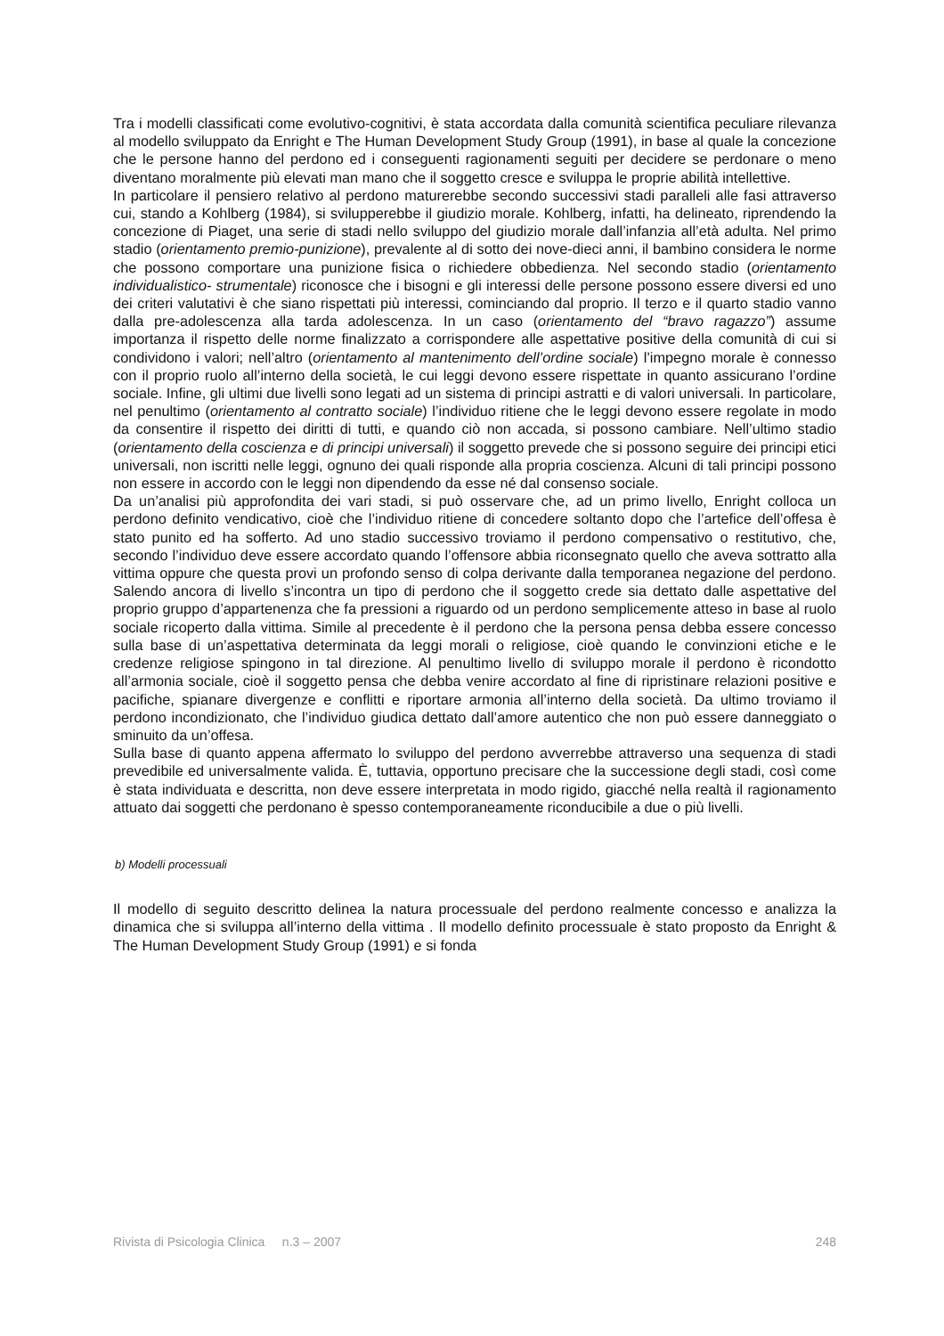Tra i modelli classificati come evolutivo-cognitivi, è stata accordata dalla comunità scientifica peculiare rilevanza al modello sviluppato da Enright e The Human Development Study Group (1991), in base al quale la concezione che le persone hanno del perdono ed i conseguenti ragionamenti seguiti per decidere se perdonare o meno diventano moralmente più elevati man mano che il soggetto cresce e sviluppa le proprie abilità intellettive.
In particolare il pensiero relativo al perdono maturerebbe secondo successivi stadi paralleli alle fasi attraverso cui, stando a Kohlberg (1984), si svilupperebbe il giudizio morale. Kohlberg, infatti, ha delineato, riprendendo la concezione di Piaget, una serie di stadi nello sviluppo del giudizio morale dall’infanzia all’età adulta. Nel primo stadio (orientamento premio-punizione), prevalente al di sotto dei nove-dieci anni, il bambino considera le norme che possono comportare una punizione fisica o richiedere obbedienza. Nel secondo stadio (orientamento individualistico- strumentale) riconosce che i bisogni e gli interessi delle persone possono essere diversi ed uno dei criteri valutativi è che siano rispettati più interessi, cominciando dal proprio. Il terzo e il quarto stadio vanno dalla pre-adolescenza alla tarda adolescenza. In un caso (orientamento del “bravo ragazzo”) assume importanza il rispetto delle norme finalizzato a corrispondere alle aspettative positive della comunità di cui si condividono i valori; nell’altro (orientamento al mantenimento dell’ordine sociale) l’impegno morale è connesso con il proprio ruolo all’interno della società, le cui leggi devono essere rispettate in quanto assicurano l’ordine sociale. Infine, gli ultimi due livelli sono legati ad un sistema di principi astratti e di valori universali. In particolare, nel penultimo (orientamento al contratto sociale) l’individuo ritiene che le leggi devono essere regolate in modo da consentire il rispetto dei diritti di tutti, e quando ciò non accada, si possono cambiare. Nell’ultimo stadio (orientamento della coscienza e di principi universali) il soggetto prevede che si possono seguire dei principi etici universali, non iscritti nelle leggi, ognuno dei quali risponde alla propria coscienza. Alcuni di tali principi possono non essere in accordo con le leggi non dipendendo da esse né dal consenso sociale.
Da un’analisi più approfondita dei vari stadi, si può osservare che, ad un primo livello, Enright colloca un perdono definito vendicativo, cioè che l’individuo ritiene di concedere soltanto dopo che l’artefice dell’offesa è stato punito ed ha sofferto. Ad uno stadio successivo troviamo il perdono compensativo o restitutivo, che, secondo l’individuo deve essere accordato quando l’offensore abbia riconsegnato quello che aveva sottratto alla vittima oppure che questa provi un profondo senso di colpa derivante dalla temporanea negazione del perdono. Salendo ancora di livello s’incontra un tipo di perdono che il soggetto crede sia dettato dalle aspettative del proprio gruppo d’appartenenza che fa pressioni a riguardo od un perdono semplicemente atteso in base al ruolo sociale ricoperto dalla vittima. Simile al precedente è il perdono che la persona pensa debba essere concesso sulla base di un’aspettativa determinata da leggi morali o religiose, cioè quando le convinzioni etiche e le credenze religiose spingono in tal direzione. Al penultimo livello di sviluppo morale il perdono è ricondotto all’armonia sociale, cioè il soggetto pensa che debba venire accordato al fine di ripristinare relazioni positive e pacifiche, spianare divergenze e conflitti e riportare armonia all’interno della società. Da ultimo troviamo il perdono incondizionato, che l’individuo giudica dettato dall’amore autentico che non può essere danneggiato o sminuito da un’offesa.
Sulla base di quanto appena affermato lo sviluppo del perdono avverrebbe attraverso una sequenza di stadi prevedibile ed universalmente valida. È, tuttavia, opportuno precisare che la successione degli stadi, così come è stata individuata e descritta, non deve essere interpretata in modo rigido, giacché nella realtà il ragionamento attuato dai soggetti che perdonano è spesso contemporaneamente riconducibile a due o più livelli.
b) Modelli processuali
Il modello di seguito descritto delinea la natura processuale del perdono realmente concesso e analizza la dinamica che si sviluppa all’interno della vittima . Il modello definito processuale è stato proposto da Enright & The Human Development Study Group (1991) e si fonda
Rivista di Psicologia Clinica n.3 – 2007 248